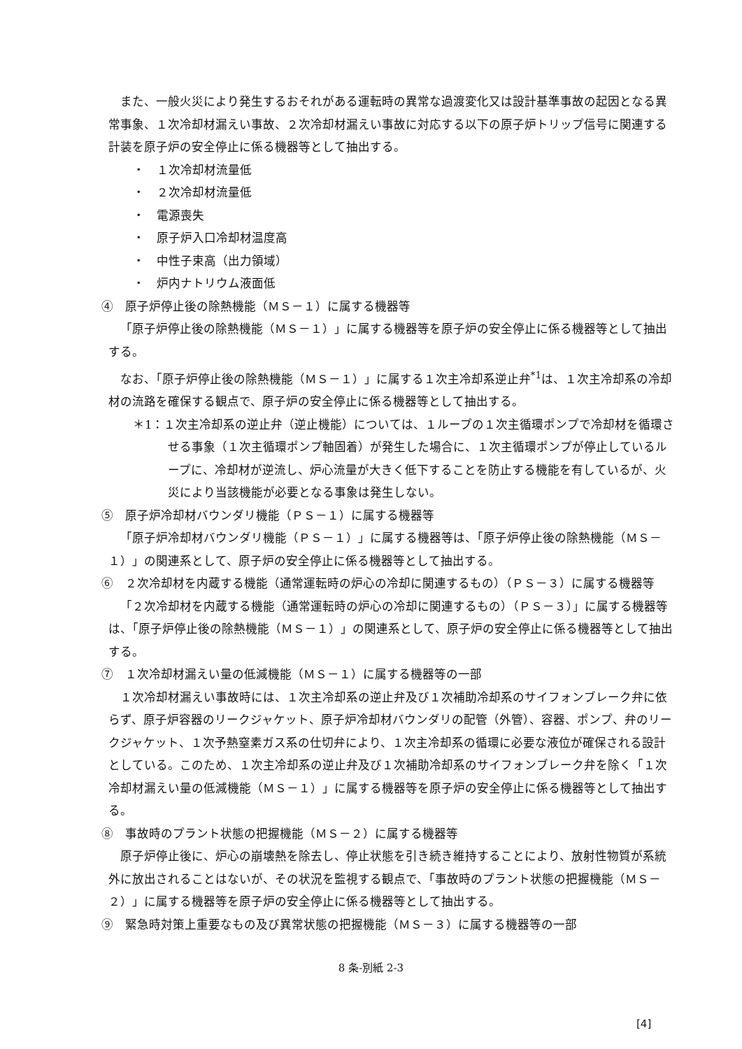また、一般火災により発生するおそれがある運転時の異常な過渡変化又は設計基準事故の起因となる異常事象、１次冷却材漏えい事故、２次冷却材漏えい事故に対応する以下の原子炉トリップ信号に関連する計装を原子炉の安全停止に係る機器等として抽出する。
・　１次冷却材流量低
・　２次冷却材流量低
・　電源喪失
・　原子炉入口冷却材温度高
・　中性子束高（出力領域）
・　炉内ナトリウム液面低
④　原子炉停止後の除熱機能（ＭＳ－１）に属する機器等
「原子炉停止後の除熱機能（ＭＳ－１）」に属する機器等を原子炉の安全停止に係る機器等として抽出する。
なお、「原子炉停止後の除熱機能（ＭＳ－１）」に属する１次主冷却系逆止弁<sup>*1</sup>は、１次主冷却系の冷却材の流路を確保する観点で、原子炉の安全停止に係る機器等として抽出する。
＊1：１次主冷却系の逆止弁（逆止機能）については、１ループの１次主循環ポンプで冷却材を循環させる事象（１次主循環ポンプ軸固着）が発生した場合に、１次主循環ポンプが停止しているループに、冷却材が逆流し、炉心流量が大きく低下することを防止する機能を有しているが、火災により当該機能が必要となる事象は発生しない。
⑤　原子炉冷却材バウンダリ機能（ＰＳ－１）に属する機器等
「原子炉冷却材バウンダリ機能（ＰＳ－１）」に属する機器等は、「原子炉停止後の除熱機能（ＭＳ－１）」の関連系として、原子炉の安全停止に係る機器等として抽出する。
⑥　２次冷却材を内蔵する機能（通常運転時の炉心の冷却に関連するもの）（ＰＳ－３）に属する機器等
「２次冷却材を内蔵する機能（通常運転時の炉心の冷却に関連するもの）（ＰＳ－３）」に属する機器等は、「原子炉停止後の除熱機能（ＭＳ－１）」の関連系として、原子炉の安全停止に係る機器等として抽出する。
⑦　１次冷却材漏えい量の低減機能（ＭＳ－１）に属する機器等の一部
１次冷却材漏えい事故時には、１次主冷却系の逆止弁及び１次補助冷却系のサイフォンブレーク弁に依らず、原子炉容器のリークジャケット、原子炉冷却材バウンダリの配管（外管）、容器、ポンプ、弁のリークジャケット、１次予熱窒素ガス系の仕切弁により、１次主冷却系の循環に必要な液位が確保される設計としている。このため、１次主冷却系の逆止弁及び１次補助冷却系のサイフォンブレーク弁を除く「１次冷却材漏えい量の低減機能（ＭＳ－１）」に属する機器等を原子炉の安全停止に係る機器等として抽出する。
⑧　事故時のプラント状態の把握機能（ＭＳ－２）に属する機器等
原子炉停止後に、炉心の崩壊熱を除去し、停止状態を引き続き維持することにより、放射性物質が系統外に放出されることはないが、その状況を監視する観点で、「事故時のプラント状態の把握機能（ＭＳ－２）」に属する機器等を原子炉の安全停止に係る機器等として抽出する。
⑨　緊急時対策上重要なもの及び異常状態の把握機能（ＭＳ－３）に属する機器等の一部
8 条-別紙 2-3
[4]